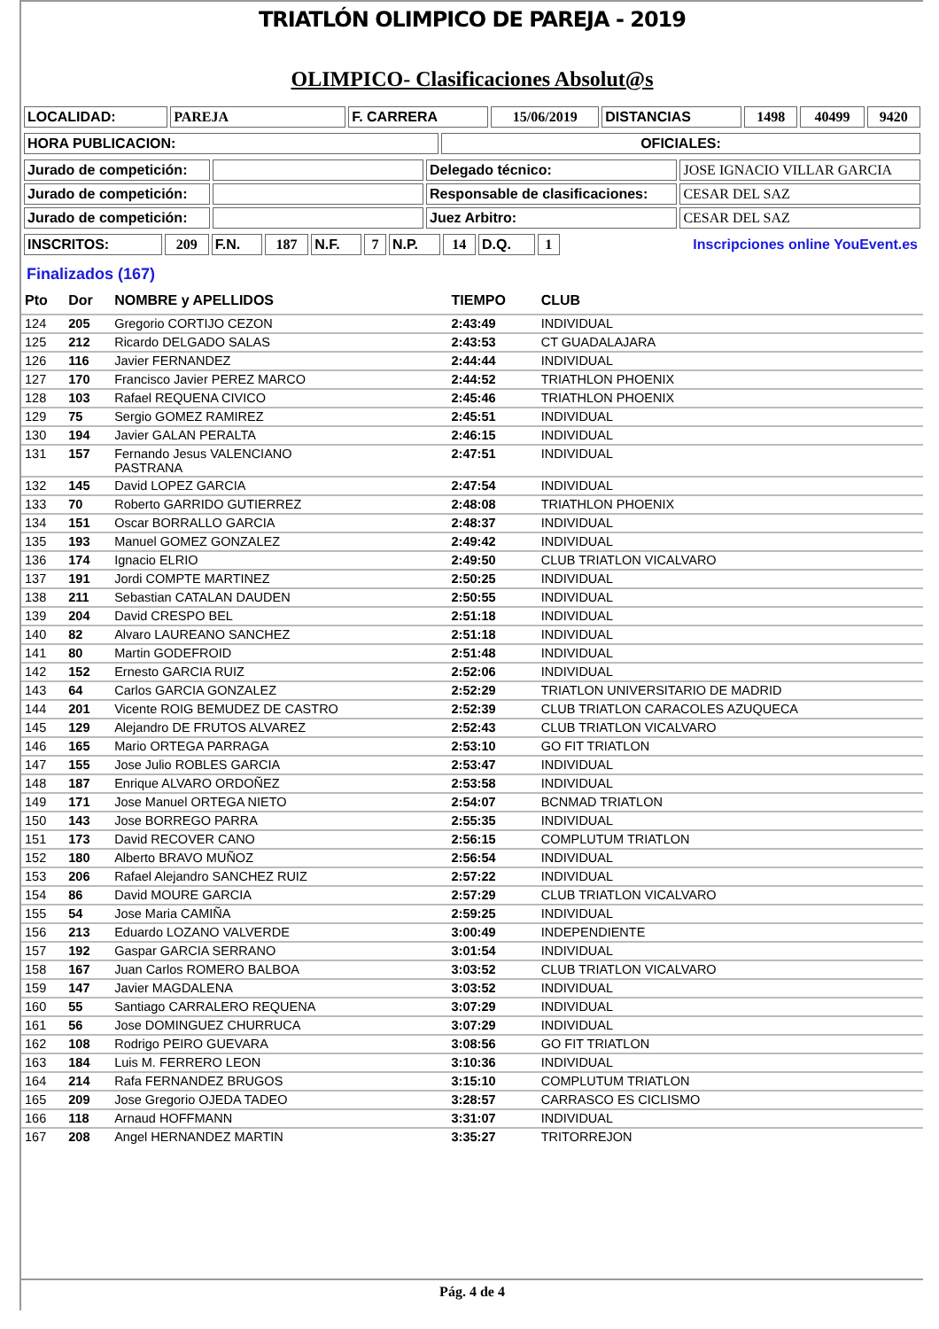TRIATLÓN OLIMPICO DE PAREJA - 2019
OLIMPICO- Clasificaciones Absolut@s
| LOCALIDAD: | PAREJA | F. CARRERA | 15/06/2019 | DISTANCIAS | 1498 | 40499 | 9420 |
| HORA PUBLICACION: | OFICIALES: |
| Jurado de competición: | | Delegado técnico: | JOSE IGNACIO VILLAR GARCIA |
| Jurado de competición: | | Responsable de clasificaciones: | CESAR DEL SAZ |
| Jurado de competición: | | Juez Arbitro: | CESAR DEL SAZ |
| INSCRITOS: | 209 | F.N. | 187 | N.F. | 7 | N.P. | 14 | D.Q. | 1 | Inscripciones online YouEvent.es |
Finalizados (167)
| Pto | Dor | NOMBRE y APELLIDOS | TIEMPO | CLUB |
| --- | --- | --- | --- | --- |
| 124 | 205 | Gregorio CORTIJO CEZON | 2:43:49 | INDIVIDUAL |
| 125 | 212 | Ricardo DELGADO SALAS | 2:43:53 | CT GUADALAJARA |
| 126 | 116 | Javier FERNANDEZ | 2:44:44 | INDIVIDUAL |
| 127 | 170 | Francisco Javier PEREZ MARCO | 2:44:52 | TRIATHLON PHOENIX |
| 128 | 103 | Rafael REQUENA CIVICO | 2:45:46 | TRIATHLON PHOENIX |
| 129 | 75 | Sergio GOMEZ RAMIREZ | 2:45:51 | INDIVIDUAL |
| 130 | 194 | Javier GALAN PERALTA | 2:46:15 | INDIVIDUAL |
| 131 | 157 | Fernando Jesus VALENCIANO PASTRANA | 2:47:51 | INDIVIDUAL |
| 132 | 145 | David LOPEZ GARCIA | 2:47:54 | INDIVIDUAL |
| 133 | 70 | Roberto GARRIDO GUTIERREZ | 2:48:08 | TRIATHLON PHOENIX |
| 134 | 151 | Oscar BORRALLO GARCIA | 2:48:37 | INDIVIDUAL |
| 135 | 193 | Manuel GOMEZ GONZALEZ | 2:49:42 | INDIVIDUAL |
| 136 | 174 | Ignacio ELRIO | 2:49:50 | CLUB TRIATLON VICALVARO |
| 137 | 191 | Jordi COMPTE MARTINEZ | 2:50:25 | INDIVIDUAL |
| 138 | 211 | Sebastian CATALAN DAUDEN | 2:50:55 | INDIVIDUAL |
| 139 | 204 | David CRESPO BEL | 2:51:18 | INDIVIDUAL |
| 140 | 82 | Alvaro LAUREANO SANCHEZ | 2:51:18 | INDIVIDUAL |
| 141 | 80 | Martin GODEFROID | 2:51:48 | INDIVIDUAL |
| 142 | 152 | Ernesto GARCIA RUIZ | 2:52:06 | INDIVIDUAL |
| 143 | 64 | Carlos GARCIA GONZALEZ | 2:52:29 | TRIATLON UNIVERSITARIO DE MADRID |
| 144 | 201 | Vicente ROIG BEMUDEZ DE CASTRO | 2:52:39 | CLUB TRIATLON CARACOLES AZUQUECA |
| 145 | 129 | Alejandro DE FRUTOS ALVAREZ | 2:52:43 | CLUB TRIATLON VICALVARO |
| 146 | 165 | Mario ORTEGA PARRAGA | 2:53:10 | GO FIT TRIATLON |
| 147 | 155 | Jose Julio ROBLES GARCIA | 2:53:47 | INDIVIDUAL |
| 148 | 187 | Enrique ALVARO ORDOÑEZ | 2:53:58 | INDIVIDUAL |
| 149 | 171 | Jose Manuel ORTEGA NIETO | 2:54:07 | BCNMAD TRIATLON |
| 150 | 143 | Jose BORREGO PARRA | 2:55:35 | INDIVIDUAL |
| 151 | 173 | David RECOVER CANO | 2:56:15 | COMPLUTUM TRIATLON |
| 152 | 180 | Alberto BRAVO MUÑOZ | 2:56:54 | INDIVIDUAL |
| 153 | 206 | Rafael Alejandro SANCHEZ RUIZ | 2:57:22 | INDIVIDUAL |
| 154 | 86 | David MOURE GARCIA | 2:57:29 | CLUB TRIATLON VICALVARO |
| 155 | 54 | Jose Maria CAMIÑA | 2:59:25 | INDIVIDUAL |
| 156 | 213 | Eduardo LOZANO VALVERDE | 3:00:49 | INDEPENDIENTE |
| 157 | 192 | Gaspar GARCIA SERRANO | 3:01:54 | INDIVIDUAL |
| 158 | 167 | Juan Carlos ROMERO BALBOA | 3:03:52 | CLUB TRIATLON VICALVARO |
| 159 | 147 | Javier MAGDALENA | 3:03:52 | INDIVIDUAL |
| 160 | 55 | Santiago CARRALERO REQUENA | 3:07:29 | INDIVIDUAL |
| 161 | 56 | Jose DOMINGUEZ CHURRUCA | 3:07:29 | INDIVIDUAL |
| 162 | 108 | Rodrigo PEIRO GUEVARA | 3:08:56 | GO FIT TRIATLON |
| 163 | 184 | Luis M. FERRERO LEON | 3:10:36 | INDIVIDUAL |
| 164 | 214 | Rafa FERNANDEZ BRUGOS | 3:15:10 | COMPLUTUM TRIATLON |
| 165 | 209 | Jose Gregorio OJEDA TADEO | 3:28:57 | CARRASCO ES CICLISMO |
| 166 | 118 | Arnaud HOFFMANN | 3:31:07 | INDIVIDUAL |
| 167 | 208 | Angel HERNANDEZ MARTIN | 3:35:27 | TRITORREJON |
Pág. 4 de 4